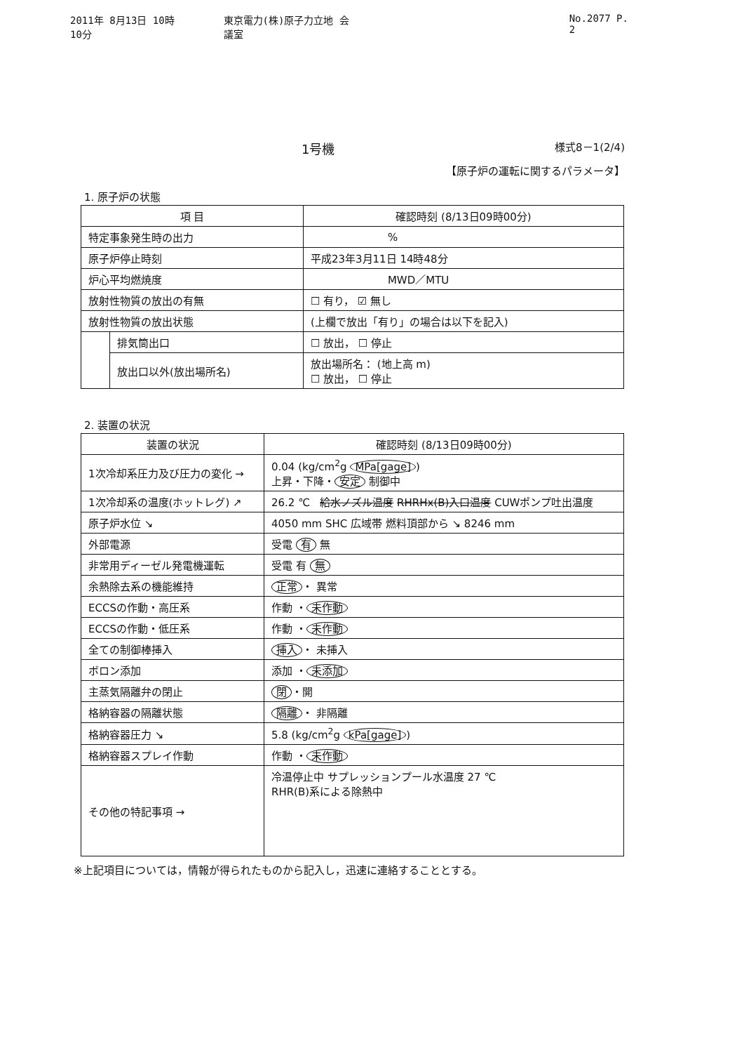2011年 8月13日 10時10分 東京電力(株)原子力立地 会議室 No.2077 P. 2
1号機 様式8－1(2/4)
【原子炉の運転に関するパラメータ】
1. 原子炉の状態
| 項 目 | | 確認時刻 (8/13日09時00分) |
| --- | --- | --- |
| 特定事象発生時の出力 | | % |
| 原子炉停止時刻 | | 平成23年3月11日 14時48分 |
| 炉心平均燃焼度 | | MWD／MTU |
| 放射性物質の放出の有無 | | ☐ 有り， ☑ 無し |
| 放射性物質の放出状態 | | (上欄で放出「有り」の場合は以下を記入) |
| | 排気筒出口 | ☐ 放出， ☐ 停止 |
| | 放出口以外(放出場所名) | 放出場所名： (地上高 m) ☐ 放出， ☐ 停止 |
2. 装置の状況
| 装置の状況 | 確認時刻 (8/13日09時00分) |
| --- | --- |
| 1次冷却系圧力及び圧力の変化 → | 0.04 (kg/cm<sup>2</sup>g MPa[gage] ) 上昇・下降・ 安定 制御中 |
| 1次冷却系の温度(ホットレグ) ↗ | 26.2 ℃ 給水ノズル温度 RHRHx(B)入口温度 CUWポンプ吐出温度 |
| 原子炉水位 ↘ | 4050 mm SHC 広域帯 燃料頂部から ↘ 8246 mm |
| 外部電源 | 受電 有 無 |
| 非常用ディーゼル発電機運転 | 受電 有 無 |
| 余熱除去系の機能維持 | 正常 ・ 異常 |
| ECCSの作動・高圧系 | 作動 ・ 未作動 |
| ECCSの作動・低圧系 | 作動 ・ 未作動 |
| 全ての制御棒挿入 | 挿入 ・ 未挿入 |
| ボロン添加 | 添加 ・ 未添加 |
| 主蒸気隔離弁の閉止 | 閉 ・開 |
| 格納容器の隔離状態 | 隔離 ・ 非隔離 |
| 格納容器圧力 ↘ | 5.8 (kg/cm<sup>2</sup>g kPa[gage] ) |
| 格納容器スプレイ作動 | 作動 ・ 未作動 |
| その他の特記事項 → | 冷温停止中 サプレッションプール水温度 27 ℃ RHR(B)系による除熱中 |
※上記項目については，情報が得られたものから記入し，迅速に連絡することとする。